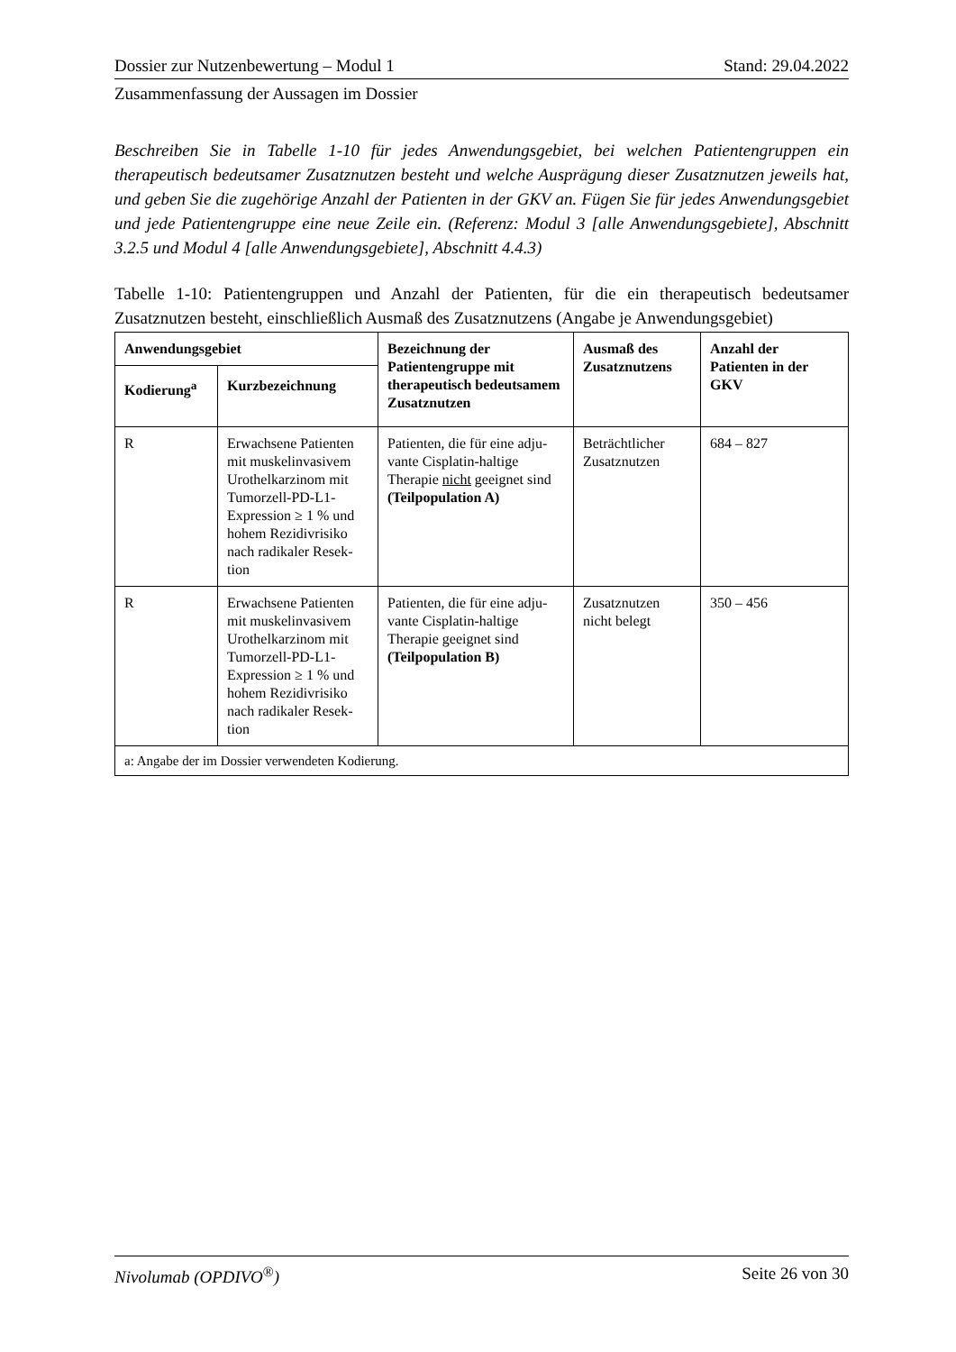Dossier zur Nutzenbewertung – Modul 1 Stand: 29.04.2022
Zusammenfassung der Aussagen im Dossier
Beschreiben Sie in Tabelle 1-10 für jedes Anwendungsgebiet, bei welchen Patientengruppen ein therapeutisch bedeutsamer Zusatznutzen besteht und welche Ausprägung dieser Zusatznutzen jeweils hat, und geben Sie die zugehörige Anzahl der Patienten in der GKV an. Fügen Sie für jedes Anwendungsgebiet und jede Patientengruppe eine neue Zeile ein. (Referenz: Modul 3 [alle Anwendungsgebiete], Abschnitt 3.2.5 und Modul 4 [alle Anwendungsgebiete], Abschnitt 4.4.3)
Tabelle 1-10: Patientengruppen und Anzahl der Patienten, für die ein therapeutisch bedeutsamer Zusatznutzen besteht, einschließlich Ausmaß des Zusatznutzens (Angabe je Anwendungsgebiet)
| Anwendungsgebiet | | Bezeichnung der Patientengruppe mit therapeutisch bedeutsamem Zusatznutzen | Ausmaß des Zusatznutzens | Anzahl der Patienten in der GKV |
| --- | --- | --- | --- | --- |
| Kodierung<sup>a</sup> | Kurzbezeichnung | | | |
| R | Erwachsene Patienten mit muskelinvasivem Urothelkarzinom mit Tumorzell-PD-L1-Expression ≥ 1 % und hohem Rezidivrisiko nach radikaler Resek-tion | Patienten, die für eine adju-vante Cisplatin-haltige Therapie nicht geeignet sind (Teilpopulation A) | Beträchtlicher Zusatznutzen | 684 – 827 |
| R | Erwachsene Patienten mit muskelinvasivem Urothelkarzinom mit Tumorzell-PD-L1-Expression ≥ 1 % und hohem Rezidivrisiko nach radikaler Resek-tion | Patienten, die für eine adju-vante Cisplatin-haltige Therapie geeignet sind (Teilpopulation B) | Zusatznutzen nicht belegt | 350 – 456 |
| a: Angabe der im Dossier verwendeten Kodierung. | | | | |
Nivolumab (OPDIVO<sup>®</sup>) Seite 26 von 30